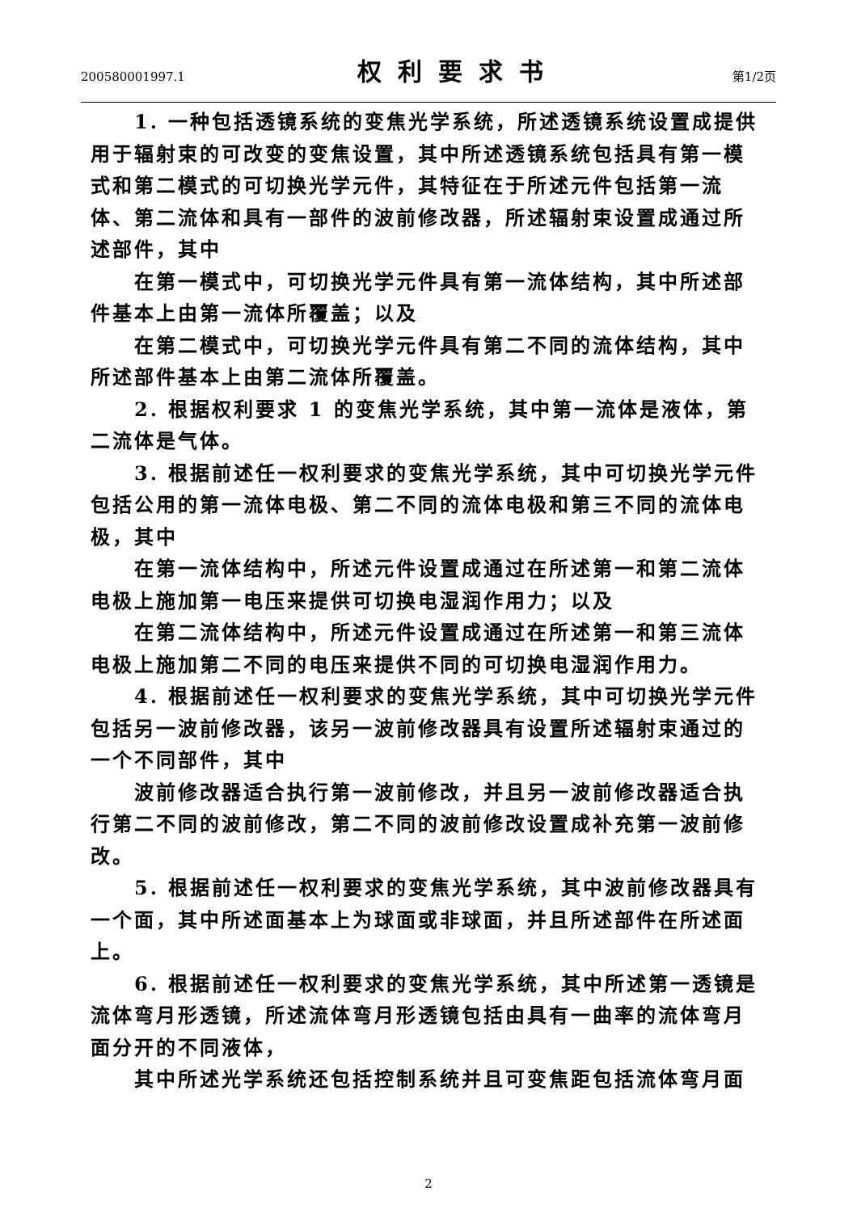200580001997.1
权利要求书
第1/2页
1. 一种包括透镜系统的变焦光学系统，所述透镜系统设置成提供用于辐射束的可改变的变焦设置，其中所述透镜系统包括具有第一模式和第二模式的可切换光学元件，其特征在于所述元件包括第一流体、第二流体和具有一部件的波前修改器，所述辐射束设置成通过所述部件，其中
在第一模式中，可切换光学元件具有第一流体结构，其中所述部件基本上由第一流体所覆盖；以及
在第二模式中，可切换光学元件具有第二不同的流体结构，其中所述部件基本上由第二流体所覆盖。
2. 根据权利要求 1 的变焦光学系统，其中第一流体是液体，第二流体是气体。
3. 根据前述任一权利要求的变焦光学系统，其中可切换光学元件包括公用的第一流体电极、第二不同的流体电极和第三不同的流体电极，其中
在第一流体结构中，所述元件设置成通过在所述第一和第二流体电极上施加第一电压来提供可切换电湿润作用力；以及
在第二流体结构中，所述元件设置成通过在所述第一和第三流体电极上施加第二不同的电压来提供不同的可切换电湿润作用力。
4. 根据前述任一权利要求的变焦光学系统，其中可切换光学元件包括另一波前修改器，该另一波前修改器具有设置所述辐射束通过的一个不同部件，其中
波前修改器适合执行第一波前修改，并且另一波前修改器适合执行第二不同的波前修改，第二不同的波前修改设置成补充第一波前修改。
5. 根据前述任一权利要求的变焦光学系统，其中波前修改器具有一个面，其中所述面基本上为球面或非球面，并且所述部件在所述面上。
6. 根据前述任一权利要求的变焦光学系统，其中所述第一透镜是流体弯月形透镜，所述流体弯月形透镜包括由具有一曲率的流体弯月面分开的不同液体，
其中所述光学系统还包括控制系统并且可变焦距包括流体弯月面
2